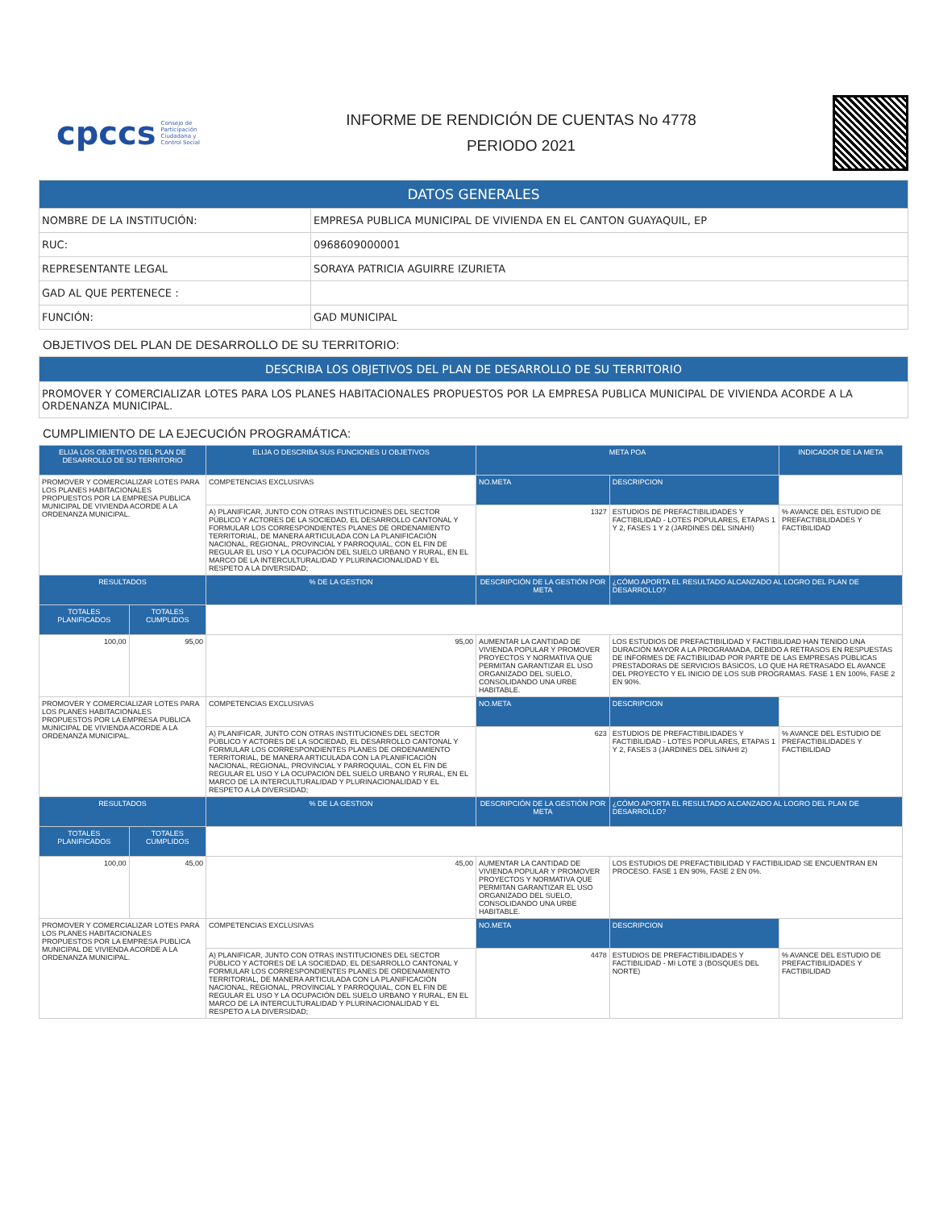cpccs
Consejo de Participación Ciudadana y Control Social
INFORME DE RENDICIÓN DE CUENTAS No 4778
PERIODO 2021
| DATOS GENERALES | |
| NOMBRE DE LA INSTITUCIÓN: | EMPRESA PUBLICA MUNICIPAL DE VIVIENDA EN EL CANTON GUAYAQUIL, EP |
| RUC: | 0968609000001 |
| REPRESENTANTE LEGAL | SORAYA PATRICIA AGUIRRE IZURIETA |
| GAD AL QUE PERTENECE : | |
| FUNCIÓN: | GAD MUNICIPAL |
OBJETIVOS DEL PLAN DE DESARROLLO DE SU TERRITORIO:
| DESCRIBA LOS OBJETIVOS DEL PLAN DE DESARROLLO DE SU TERRITORIO |
| PROMOVER Y COMERCIALIZAR LOTES PARA LOS PLANES HABITACIONALES PROPUESTOS POR LA EMPRESA PUBLICA MUNICIPAL DE VIVIENDA ACORDE A LA ORDENANZA MUNICIPAL. |
CUMPLIMIENTO DE LA EJECUCIÓN PROGRAMÁTICA:
| ELIJA LOS OBJETIVOS DEL PLAN DE DESARROLLO DE SU TERRITORIO | | ELIJA O DESCRIBA SUS FUNCIONES U OBJETIVOS | | META POA | | INDICADOR DE LA META |
| --- | --- | --- | --- | --- | --- | --- |
| PROMOVER Y COMERCIALIZAR LOTES PARA LOS PLANES HABITACIONALES PROPUESTOS POR LA EMPRESA PUBLICA MUNICIPAL DE VIVIENDA ACORDE A LA ORDENANZA MUNICIPAL. | | COMPETENCIAS EXCLUSIVAS | | NO.META | DESCRIPCION | |
| | | A) PLANIFICAR, JUNTO CON OTRAS INSTITUCIONES DEL SECTOR PÚBLICO Y ACTORES DE LA SOCIEDAD, EL DESARROLLO CANTONAL Y FORMULAR LOS CORRESPONDIENTES PLANES DE ORDENAMIENTO TERRITORIAL, DE MANERA ARTICULADA CON LA PLANIFICACIÓN NACIONAL, REGIONAL, PROVINCIAL Y PARROQUIAL, CON EL FIN DE REGULAR EL USO Y LA OCUPACIÓN DEL SUELO URBANO Y RURAL, EN EL MARCO DE LA INTERCULTURALIDAD Y PLURINACIONALIDAD Y EL RESPETO A LA DIVERSIDAD; | | 1327 | ESTUDIOS DE PREFACTIBILIDADES Y FACTIBILIDAD - LOTES POPULARES, ETAPAS 1 Y 2, FASES 1 Y 2 (JARDINES DEL SINAHI) | % AVANCE DEL ESTUDIO DE PREFACTIBILIDADES Y FACTIBILIDAD |
| RESULTADOS | | % DE LA GESTION | DESCRIPCIÓN DE LA GESTIÓN POR META | | ¿CÓMO APORTA EL RESULTADO ALCANZADO AL LOGRO DEL PLAN DE DESARROLLO? | |
| TOTALES PLANIFICADOS | TOTALES CUMPLIDOS | | | | | |
| 100,00 | 95,00 | 95,00 | AUMENTAR LA CANTIDAD DE VIVIENDA POPULAR Y PROMOVER PROYECTOS Y NORMATIVA QUE PERMITAN GARANTIZAR EL USO ORGANIZADO DEL SUELO, CONSOLIDANDO UNA URBE HABITABLE. | | LOS ESTUDIOS DE PREFACTIBILIDAD Y FACTIBILIDAD HAN TENIDO UNA DURACIÓN MAYOR A LA PROGRAMADA, DEBIDO A RETRASOS EN RESPUESTAS DE INFORMES DE FACTIBILIDAD POR PARTE DE LAS EMPRESAS PÚBLICAS PRESTADORAS DE SERVICIOS BÁSICOS, LO QUE HA RETRASADO EL AVANCE DEL PROYECTO Y EL INICIO DE LOS SUB PROGRAMAS. FASE 1 EN 100%, FASE 2 EN 90%. | |
| PROMOVER Y COMERCIALIZAR LOTES PARA LOS PLANES HABITACIONALES PROPUESTOS POR LA EMPRESA PUBLICA MUNICIPAL DE VIVIENDA ACORDE A LA ORDENANZA MUNICIPAL. | | COMPETENCIAS EXCLUSIVAS | | NO.META | DESCRIPCION | |
| | | A) PLANIFICAR, JUNTO CON OTRAS INSTITUCIONES DEL SECTOR PÚBLICO Y ACTORES DE LA SOCIEDAD, EL DESARROLLO CANTONAL Y FORMULAR LOS CORRESPONDIENTES PLANES DE ORDENAMIENTO TERRITORIAL, DE MANERA ARTICULADA CON LA PLANIFICACIÓN NACIONAL, REGIONAL, PROVINCIAL Y PARROQUIAL, CON EL FIN DE REGULAR EL USO Y LA OCUPACIÓN DEL SUELO URBANO Y RURAL, EN EL MARCO DE LA INTERCULTURALIDAD Y PLURINACIONALIDAD Y EL RESPETO A LA DIVERSIDAD; | | 623 | ESTUDIOS DE PREFACTIBILIDADES Y FACTIBILIDAD - LOTES POPULARES, ETAPAS 1 Y 2, FASES 3 (JARDINES DEL SINAHI 2) | % AVANCE DEL ESTUDIO DE PREFACTIBILIDADES Y FACTIBILIDAD |
| RESULTADOS | | % DE LA GESTION | DESCRIPCIÓN DE LA GESTIÓN POR META | | ¿CÓMO APORTA EL RESULTADO ALCANZADO AL LOGRO DEL PLAN DE DESARROLLO? | |
| TOTALES PLANIFICADOS | TOTALES CUMPLIDOS | | | | | |
| 100,00 | 45,00 | 45,00 | AUMENTAR LA CANTIDAD DE VIVIENDA POPULAR Y PROMOVER PROYECTOS Y NORMATIVA QUE PERMITAN GARANTIZAR EL USO ORGANIZADO DEL SUELO, CONSOLIDANDO UNA URBE HABITABLE. | | LOS ESTUDIOS DE PREFACTIBILIDAD Y FACTIBILIDAD SE ENCUENTRAN EN PROCESO. FASE 1 EN 90%, FASE 2 EN 0%. | |
| PROMOVER Y COMERCIALIZAR LOTES PARA LOS PLANES HABITACIONALES PROPUESTOS POR LA EMPRESA PUBLICA MUNICIPAL DE VIVIENDA ACORDE A LA ORDENANZA MUNICIPAL. | | COMPETENCIAS EXCLUSIVAS | | NO.META | DESCRIPCION | |
| | | A) PLANIFICAR, JUNTO CON OTRAS INSTITUCIONES DEL SECTOR PÚBLICO Y ACTORES DE LA SOCIEDAD, EL DESARROLLO CANTONAL Y FORMULAR LOS CORRESPONDIENTES PLANES DE ORDENAMIENTO TERRITORIAL, DE MANERA ARTICULADA CON LA PLANIFICACIÓN NACIONAL, REGIONAL, PROVINCIAL Y PARROQUIAL, CON EL FIN DE REGULAR EL USO Y LA OCUPACIÓN DEL SUELO URBANO Y RURAL, EN EL MARCO DE LA INTERCULTURALIDAD Y PLURINACIONALIDAD Y EL RESPETO A LA DIVERSIDAD; | | 4478 | ESTUDIOS DE PREFACTIBILIDADES Y FACTIBILIDAD - MI LOTE 3 (BOSQUES DEL NORTE) | % AVANCE DEL ESTUDIO DE PREFACTIBILIDADES Y FACTIBILIDAD |